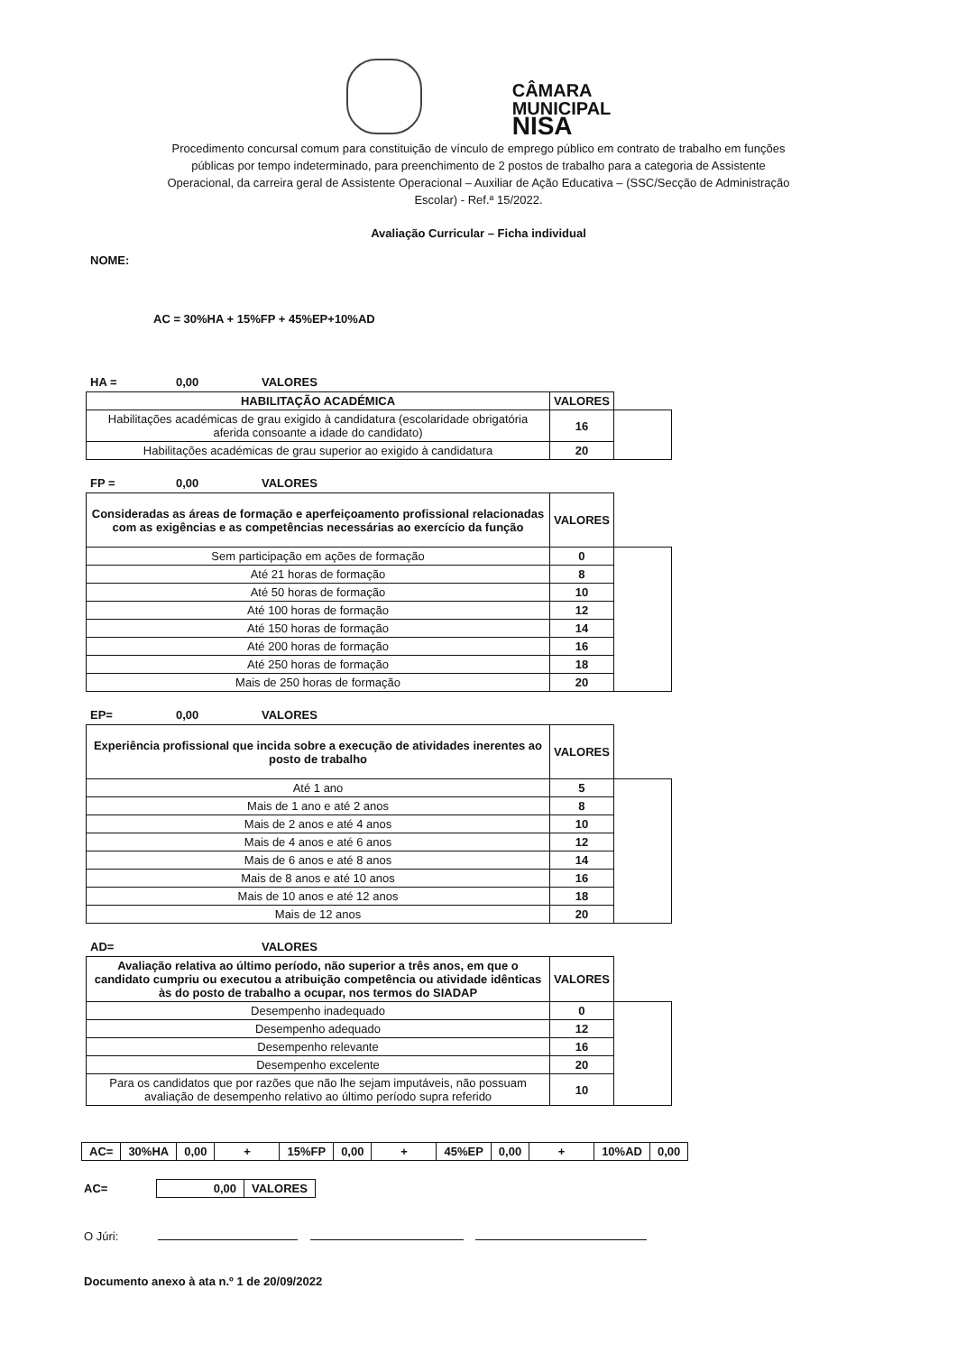CÂMARA
MUNICIPAL
NISA
Procedimento concursal comum para constituição de vínculo de emprego público em contrato de trabalho em funções públicas por tempo indeterminado, para preenchimento de 2 postos de trabalho para a categoria de Assistente Operacional, da carreira geral de Assistente Operacional – Auxiliar de Ação Educativa – (SSC/Secção de Administração Escolar) - Ref.ª 15/2022.
Avaliação Curricular – Ficha individual
NOME:
AC = 30%HA + 15%FP + 45%EP+10%AD
HA = 0,00 VALORES
| HABILITAÇÃO ACADÉMICA | VALORES | |
| --- | --- | --- |
| Habilitações académicas de grau exigido à candidatura (escolaridade obrigatória aferida consoante a idade do candidato) | 16 | |
| Habilitações académicas de grau superior ao exigido à candidatura | 20 | |
FP = 0,00 VALORES
| Consideradas as áreas de formação e aperfeiçoamento profissional relacionadas com as exigências e as competências necessárias ao exercício da função | VALORES | |
| --- | --- | --- |
| Sem participação em ações de formação | 0 | |
| Até 21 horas de formação | 8 | |
| Até 50 horas de formação | 10 | |
| Até 100 horas de formação | 12 | |
| Até 150 horas de formação | 14 | |
| Até 200 horas de formação | 16 | |
| Até 250 horas de formação | 18 | |
| Mais de 250 horas de formação | 20 | |
EP= 0,00 VALORES
| Experiência profissional que incida sobre a execução de atividades inerentes ao posto de trabalho | VALORES | |
| --- | --- | --- |
| Até 1 ano | 5 | |
| Mais de 1 ano e até 2 anos | 8 | |
| Mais de 2 anos e até 4 anos | 10 | |
| Mais de 4 anos e até 6 anos | 12 | |
| Mais de 6 anos e até 8 anos | 14 | |
| Mais de 8 anos e até 10 anos | 16 | |
| Mais de 10 anos e até 12 anos | 18 | |
| Mais de 12 anos | 20 | |
AD= VALORES
| Avaliação relativa ao último período, não superior a três anos, em que o candidato cumpriu ou executou a atribuição competência ou atividade idênticas às do posto de trabalho a ocupar, nos termos do SIADAP | VALORES | |
| --- | --- | --- |
| Desempenho inadequado | 0 | |
| Desempenho adequado | 12 | |
| Desempenho relevante | 16 | |
| Desempenho excelente | 20 | |
| Para os candidatos que por razões que não lhe sejam imputáveis, não possuam avaliação de desempenho relativo ao último período supra referido | 10 | |
| AC= | 30%HA | 0,00 | + | 15%FP | 0,00 | + | 45%EP | 0,00 | + | 10%AD | 0,00 |
AC=
| 0,00 | VALORES |
O Júri:
Documento anexo à ata n.º 1 de 20/09/2022